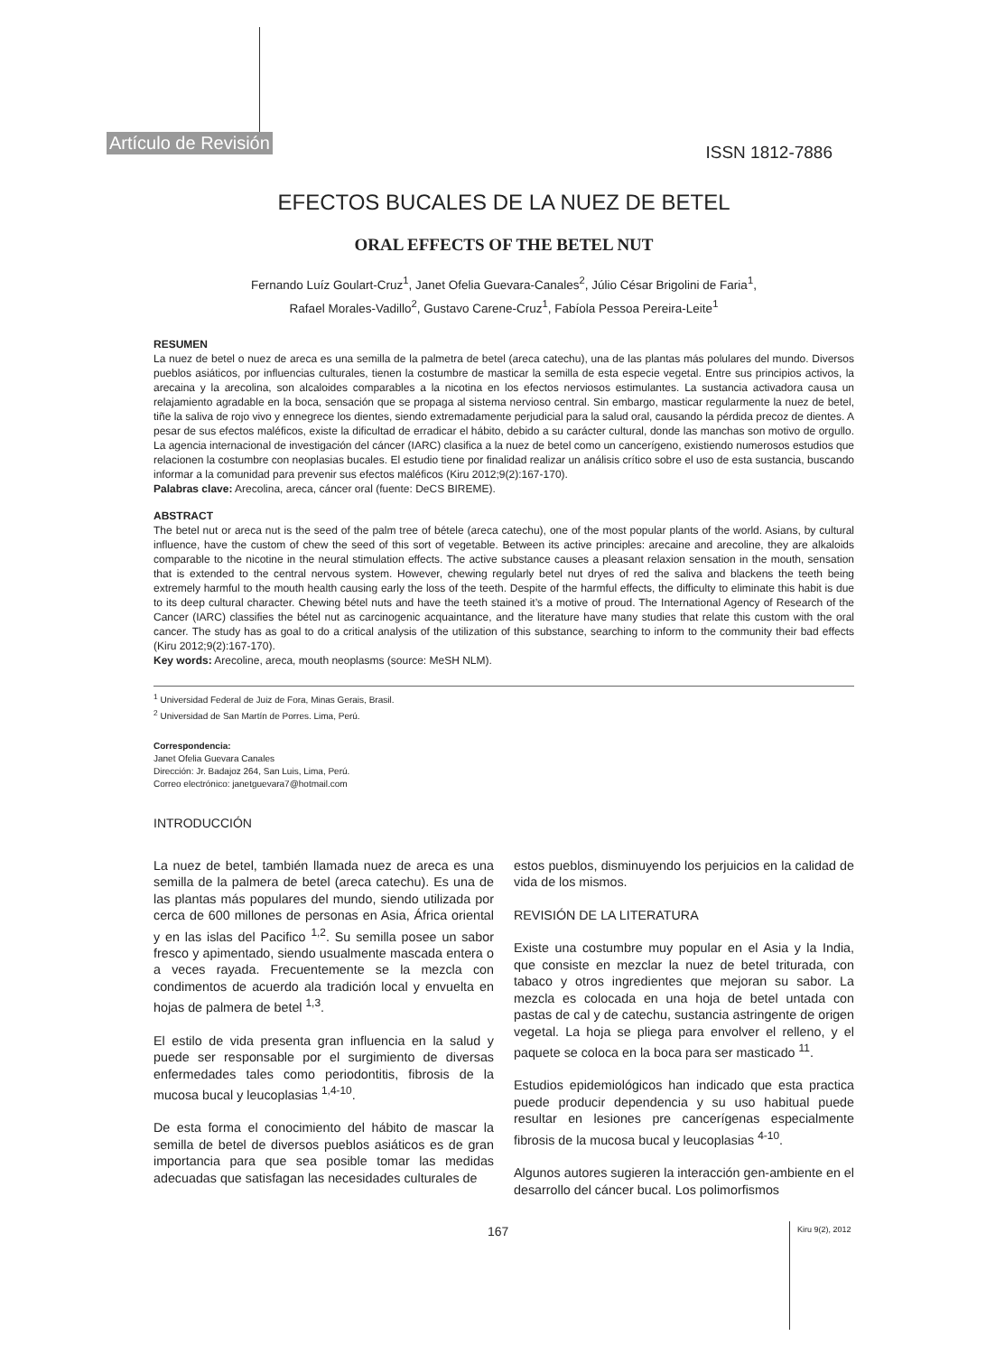Artículo de Revisión ISSN 1812-7886
EFECTOS BUCALES DE LA NUEZ DE BETEL
ORAL EFFECTS OF THE BETEL NUT
Fernando Luíz Goulart-Cruz<sup>1</sup>, Janet Ofelia Guevara-Canales<sup>2</sup>, Júlio César Brigolini de Faria<sup>1</sup>,
Rafael Morales-Vadillo<sup>2</sup>, Gustavo Carene-Cruz<sup>1</sup>, Fabíola Pessoa Pereira-Leite<sup>1</sup>
RESUMEN
La nuez de betel o nuez de areca es una semilla de la palmetra de betel (areca catechu), una de las plantas más polulares del mundo. Diversos pueblos asiáticos, por influencias culturales, tienen la costumbre de masticar la semilla de esta especie vegetal. Entre sus principios activos, la arecaina y la arecolina, son alcaloides comparables a la nicotina en los efectos nerviosos estimulantes. La sustancia activadora causa un relajamiento agradable en la boca, sensación que se propaga al sistema nervioso central. Sin embargo, masticar regularmente la nuez de betel, tiñe la saliva de rojo vivo y ennegrece los dientes, siendo extremadamente perjudicial para la salud oral, causando la pérdida precoz de dientes. A pesar de sus efectos maléficos, existe la dificultad de erradicar el hábito, debido a su carácter cultural, donde las manchas son motivo de orgullo. La agencia internacional de investigación del cáncer (IARC) clasifica a la nuez de betel como un cancerígeno, existiendo numerosos estudios que relacionen la costumbre con neoplasias bucales. El estudio tiene por finalidad realizar un análisis crítico sobre el uso de esta sustancia, buscando informar a la comunidad para prevenir sus efectos maléficos (Kiru 2012;9(2):167-170).
Palabras clave: Arecolina, areca, cáncer oral (fuente: DeCS BIREME).
ABSTRACT
The betel nut or areca nut is the seed of the palm tree of bétele (areca catechu), one of the most popular plants of the world. Asians, by cultural influence, have the custom of chew the seed of this sort of vegetable. Between its active principles: arecaine and arecoline, they are alkaloids comparable to the nicotine in the neural stimulation effects. The active substance causes a pleasant relaxion sensation in the mouth, sensation that is extended to the central nervous system. However, chewing regularly betel nut dryes of red the saliva and blackens the teeth being extremely harmful to the mouth health causing early the loss of the teeth. Despite of the harmful effects, the difficulty to eliminate this habit is due to its deep cultural character. Chewing bétel nuts and have the teeth stained it’s a motive of proud. The International Agency of Research of the Cancer (IARC) classifies the bétel nut as carcinogenic acquaintance, and the literature have many studies that relate this custom with the oral cancer. The study has as goal to do a critical analysis of the utilization of this substance, searching to inform to the community their bad effects (Kiru 2012;9(2):167-170).
Key words: Arecoline, areca, mouth neoplasms (source: MeSH NLM).
<sup>1</sup> Universidad Federal de Juiz de Fora, Minas Gerais, Brasil.
<sup>2</sup> Universidad de San Martín de Porres. Lima, Perú.
Correspondencia:
Janet Ofelia Guevara Canales
Dirección: Jr. Badajoz 264, San Luis, Lima, Perú.
Correo electrónico: janetguevara7@hotmail.com
INTRODUCCIÓN
La nuez de betel, también llamada nuez de areca es una semilla de la palmera de betel (areca catechu). Es una de las plantas más populares del mundo, siendo utilizada por cerca de 600 millones de personas en Asia, África oriental y en las islas del Pacifico <sup>1,2</sup>. Su semilla posee un sabor fresco y apimentado, siendo usualmente mascada entera o a veces rayada. Frecuentemente se la mezcla con condimentos de acuerdo ala tradición local y envuelta en hojas de palmera de betel <sup>1,3</sup>.
El estilo de vida presenta gran influencia en la salud y puede ser responsable por el surgimiento de diversas enfermedades tales como periodontitis, fibrosis de la mucosa bucal y leucoplasias <sup>1,4-10</sup>.
De esta forma el conocimiento del hábito de mascar la semilla de betel de diversos pueblos asiáticos es de gran importancia para que sea posible tomar las medidas adecuadas que satisfagan las necesidades culturales de
estos pueblos, disminuyendo los perjuicios en la calidad de vida de los mismos.
REVISIÓN DE LA LITERATURA
Existe una costumbre muy popular en el Asia y la India, que consiste en mezclar la nuez de betel triturada, con tabaco y otros ingredientes que mejoran su sabor. La mezcla es colocada en una hoja de betel untada con pastas de cal y de catechu, sustancia astringente de origen vegetal. La hoja se pliega para envolver el relleno, y el paquete se coloca en la boca para ser masticado <sup>11</sup>.
Estudios epidemiológicos han indicado que esta practica puede producir dependencia y su uso habitual puede resultar en lesiones pre cancerígenas especialmente fibrosis de la mucosa bucal y leucoplasias <sup>4-10</sup>.
Algunos autores sugieren la interacción gen-ambiente en el desarrollo del cáncer bucal. Los polimorfismos
167 Kiru 9(2), 2012